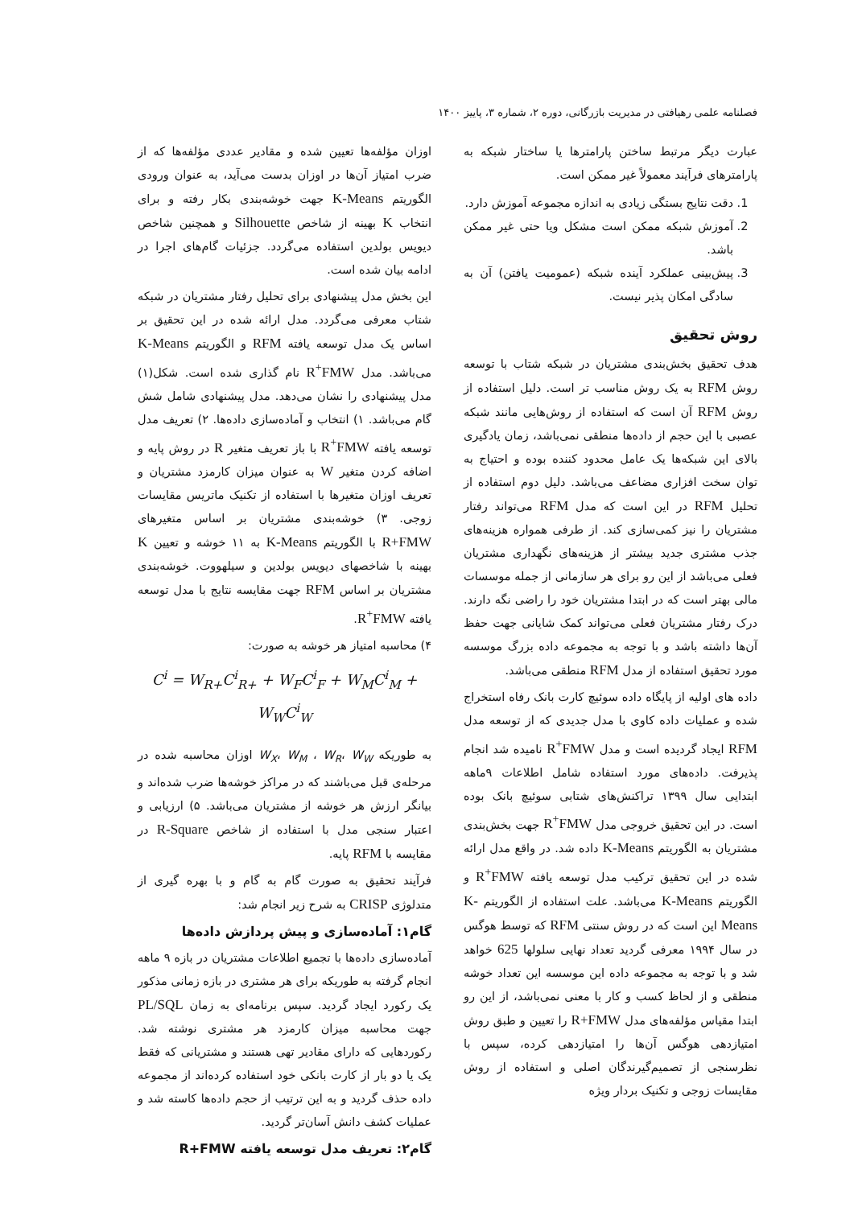فصلنامه علمی رهیافتی در مدیریت بازرگانی، دوره ۲، شماره ۳، پاییز ۱۴۰۰
عبارت دیگر مرتبط ساختن پارامترها یا ساختار شبکه به پارامترهای فرآیند معمولاً غیر ممکن است.
1. دقت نتایج بستگی زیادی به اندازه مجموعه آموزش دارد.
2. آموزش شبکه ممکن است مشکل ویا حتی غیر ممکن باشد.
3. پیش‌بینی عملکرد آینده شبکه (عمومیت یافتن) آن به سادگی امکان پذیر نیست.
روش تحقیق
هدف تحقیق بخش‌بندی مشتریان در شبکه شتاب با توسعه روش RFM به یک روش مناسب تر است. دلیل استفاده از روش RFM آن است که استفاده از روش‌هایی مانند شبکه عصبی با این حجم از داده‌ها منطقی نمی‌باشد، زمان یادگیری بالای این شبکه‌ها یک عامل محدود کننده بوده و احتیاج به توان سخت افزاری مضاعف می‌باشد. دلیل دوم استفاده از تحلیل RFM در این است که مدل RFM می‌تواند رفتار مشتریان را نیز کمی‌سازی کند. از طرفی همواره هزینه‌های جذب مشتری جدید بیشتر از هزینه‌های نگهداری مشتریان فعلی می‌باشد از این رو برای هر سازمانی از جمله موسسات مالی بهتر است که در ابتدا مشتریان خود را راضی نگه دارند. درک رفتار مشتریان فعلی می‌تواند کمک شایانی جهت حفظ آن‌ها داشته باشد و با توجه به مجموعه داده بزرگ موسسه مورد تحقیق استفاده از مدل RFM منطقی می‌باشد.
داده های اولیه از پایگاه داده سوئیچ کارت بانک رفاه استخراج شده و عملیات داده کاوی با مدل جدیدی که از توسعه مدل RFM ایجاد گردیده است و مدل R<sup>+</sup>FMW نامیده شد انجام پذیرفت. داده‌های مورد استفاده شامل اطلاعات ۹ماهه ابتدایی سال ۱۳۹۹ تراکنش‌های شتابی سوئیچ بانک بوده است. در این تحقیق خروجی مدل R<sup>+</sup>FMW جهت بخش‌بندی مشتریان به الگوریتم K-Means داده شد. در واقع مدل ارائه شده در این تحقیق ترکیب مدل توسعه یافته R<sup>+</sup>FMW و الگوریتم K-Means می‌باشد. علت استفاده از الگوریتم K-Means این است که در روش سنتی RFM که توسط هوگس در سال ۱۹۹۴ معرفی گردید تعداد نهایی سلولها 625 خواهد شد و با توجه به مجموعه داده این موسسه این تعداد خوشه منطقی و از لحاظ کسب و کار با معنی نمی‌باشد، از این رو ابتدا مقیاس مؤلفه‌های مدل R+FMW را تعیین و طبق روش امتیازدهی هوگس آن‌ها را امتیازدهی کرده، سپس با نظرسنجی از تصمیم‌گیرندگان اصلی و استفاده از روش مقایسات زوجی و تکنیک بردار ویژه
اوزان مؤلفه‌ها تعیین شده و مقادیر عددی مؤلفه‌ها که از ضرب امتیاز آن‌ها در اوزان بدست می‌آید، به عنوان ورودی الگوریتم K-Means جهت خوشه‌بندی بکار رفته و برای انتخاب K بهینه از شاخص Silhouette و همچنین شاخص دیویس بولدین استفاده می‌گردد. جزئیات گام‌های اجرا در ادامه بیان شده است.
این بخش مدل پیشنهادی برای تحلیل رفتار مشتریان در شبکه شتاب معرفی می‌گردد. مدل ارائه شده در این تحقیق بر اساس یک مدل توسعه یافته RFM و الگوریتم K-Means می‌باشد. مدل R<sup>+</sup>FMW نام گذاری شده است. شکل(۱) مدل پیشنهادی را نشان می‌دهد. مدل پیشنهادی شامل شش گام می‌باشد. ۱) انتخاب و آماده‌سازی داده‌ها. ۲) تعریف مدل توسعه یافته R<sup>+</sup>FMW با باز تعریف متغیر R در روش پایه و اضافه کردن متغیر W به عنوان میزان کارمزد مشتریان و تعریف اوزان متغیرها با استفاده از تکنیک ماتریس مقایسات زوجی. ۳) خوشه‌بندی مشتریان بر اساس متغیرهای R+FMW با الگوریتم K-Means به ۱۱ خوشه و تعیین K بهینه با شاخصهای دیویس بولدین و سیلهووت. خوشه‌بندی مشتریان بر اساس RFM جهت مقایسه نتایج با مدل توسعه یافته R<sup>+</sup>FMW.
۴) محاسبه امتیاز هر خوشه به صورت:
C<sup>i</sup> = W<sub>R+</sub>C<sup>i</sup><sub>R+</sub> + W<sub>F</sub>C<sup>i</sup><sub>F</sub> + W<sub>M</sub>C<sup>i</sup><sub>M</sub> + W<sub>W</sub>C<sup>i</sup><sub>W</sub>
به طوریکه W<sub>X</sub>، W<sub>M</sub> ، W<sub>R</sub>، W<sub>W</sub> اوزان محاسبه شده در مرحله‌ی قبل می‌باشند که در مراکز خوشه‌ها ضرب شده‌اند و بیانگر ارزش هر خوشه از مشتریان می‌باشد. ۵) ارزیابی و اعتبار سنجی مدل با استفاده از شاخص R-Square در مقایسه با RFM پایه.
فرآیند تحقیق به صورت گام به گام و با بهره گیری از متدلوژی CRISP به شرح زیر انجام شد:
گام۱: آماده‌سازی و پیش پردازش داده‌ها
آماده‌سازی داده‌ها با تجمیع اطلاعات مشتریان در بازه ۹ ماهه انجام گرفته به طوریکه برای هر مشتری در بازه زمانی مذکور یک رکورد ایجاد گردید. سپس برنامه‌ای به زمان PL/SQL جهت محاسبه میزان کارمزد هر مشتری نوشته شد. رکوردهایی که دارای مقادیر تهی هستند و مشتریانی که فقط یک یا دو بار از کارت بانکی خود استفاده کرده‌اند از مجموعه داده حذف گردید و به این ترتیب از حجم داده‌ها کاسته شد و عملیات کشف دانش آسان‌تر گردید.
گام۲: تعریف مدل توسعه یافته R+FMW